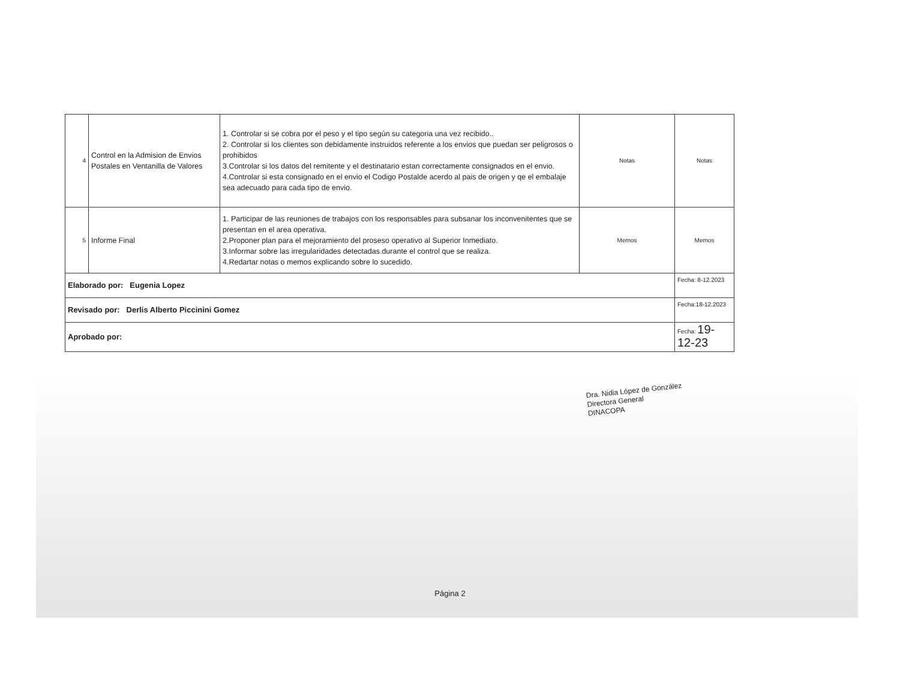| 4 | Control en la Admision de Envios Postales en Ventanilla de Valores | 1. Controlar si se cobra por el peso y el tipo según su categoria una vez recibido.. 2. Controlar si los clientes son debidamente instruidos referente a los envios que puedan ser peligrosos o prohibidos 3.Controlar si los datos del remitente y el destinatario estan correctamente consignados en el envio. 4.Controlar si esta consignado en el envio el Codigo Postalde acerdo al pais de origen y qe el embalaje sea adecuado para cada tipo de envio. | Notas | Notas |
| 5 | Informe Final | 1. Participar de las reuniones de trabajos con los responsables para subsanar los inconvenitentes que se presentan en el area operativa. 2.Proponer plan para el mejoramiento del proseso operativo al Superior Inmediato. 3.Informar sobre las irregularidades detectadas.durante el control que se realiza. 4.Redartar notas o memos explicando sobre lo sucedido. | Memos | Memos |
| Elaborado por: Eugenia Lopez | | | | Fecha: 8-12.2023 |
| Revisado por: Derlis Alberto Piccinini Gomez | | | | Fecha:18-12.2023 |
| Aprobado por: | | | | Fecha: 19-12-23 |
Dra. Nidia López de González
Directora General
DINACOPA
Página 2